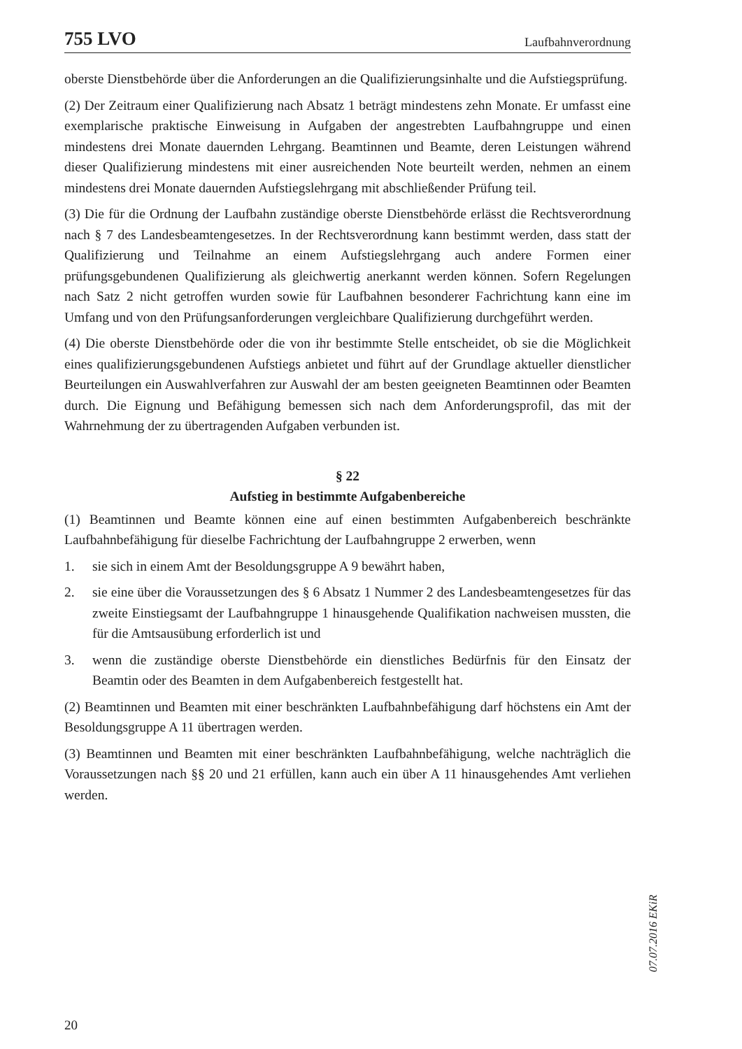755 LVO Laufbahnverordnung
oberste Dienstbehörde über die Anforderungen an die Qualifizierungsinhalte und die Aufstiegsprüfung.
(2) Der Zeitraum einer Qualifizierung nach Absatz 1 beträgt mindestens zehn Monate. Er umfasst eine exemplarische praktische Einweisung in Aufgaben der angestrebten Laufbahngruppe und einen mindestens drei Monate dauernden Lehrgang. Beamtinnen und Beamte, deren Leistungen während dieser Qualifizierung mindestens mit einer ausreichenden Note beurteilt werden, nehmen an einem mindestens drei Monate dauernden Aufstiegslehrgang mit abschließender Prüfung teil.
(3) Die für die Ordnung der Laufbahn zuständige oberste Dienstbehörde erlässt die Rechtsverordnung nach § 7 des Landesbeamtengesetzes. In der Rechtsverordnung kann bestimmt werden, dass statt der Qualifizierung und Teilnahme an einem Aufstiegslehrgang auch andere Formen einer prüfungsgebundenen Qualifizierung als gleichwertig anerkannt werden können. Sofern Regelungen nach Satz 2 nicht getroffen wurden sowie für Laufbahnen besonderer Fachrichtung kann eine im Umfang und von den Prüfungsanforderungen vergleichbare Qualifizierung durchgeführt werden.
(4) Die oberste Dienstbehörde oder die von ihr bestimmte Stelle entscheidet, ob sie die Möglichkeit eines qualifizierungsgebundenen Aufstiegs anbietet und führt auf der Grundlage aktueller dienstlicher Beurteilungen ein Auswahlverfahren zur Auswahl der am besten geeigneten Beamtinnen oder Beamten durch. Die Eignung und Befähigung bemessen sich nach dem Anforderungsprofil, das mit der Wahrnehmung der zu übertragenden Aufgaben verbunden ist.
§ 22
Aufstieg in bestimmte Aufgabenbereiche
(1) Beamtinnen und Beamte können eine auf einen bestimmten Aufgabenbereich beschränkte Laufbahnbefähigung für dieselbe Fachrichtung der Laufbahngruppe 2 erwerben, wenn
1. sie sich in einem Amt der Besoldungsgruppe A 9 bewährt haben,
2. sie eine über die Voraussetzungen des § 6 Absatz 1 Nummer 2 des Landesbeamtengesetzes für das zweite Einstiegsamt der Laufbahngruppe 1 hinausgehende Qualifikation nachweisen mussten, die für die Amtsausübung erforderlich ist und
3. wenn die zuständige oberste Dienstbehörde ein dienstliches Bedürfnis für den Einsatz der Beamtin oder des Beamten in dem Aufgabenbereich festgestellt hat.
(2) Beamtinnen und Beamten mit einer beschränkten Laufbahnbefähigung darf höchstens ein Amt der Besoldungsgruppe A 11 übertragen werden.
(3) Beamtinnen und Beamten mit einer beschränkten Laufbahnbefähigung, welche nachträglich die Voraussetzungen nach §§ 20 und 21 erfüllen, kann auch ein über A 11 hinausgehendes Amt verliehen werden.
07.07.2016 EKiR
20